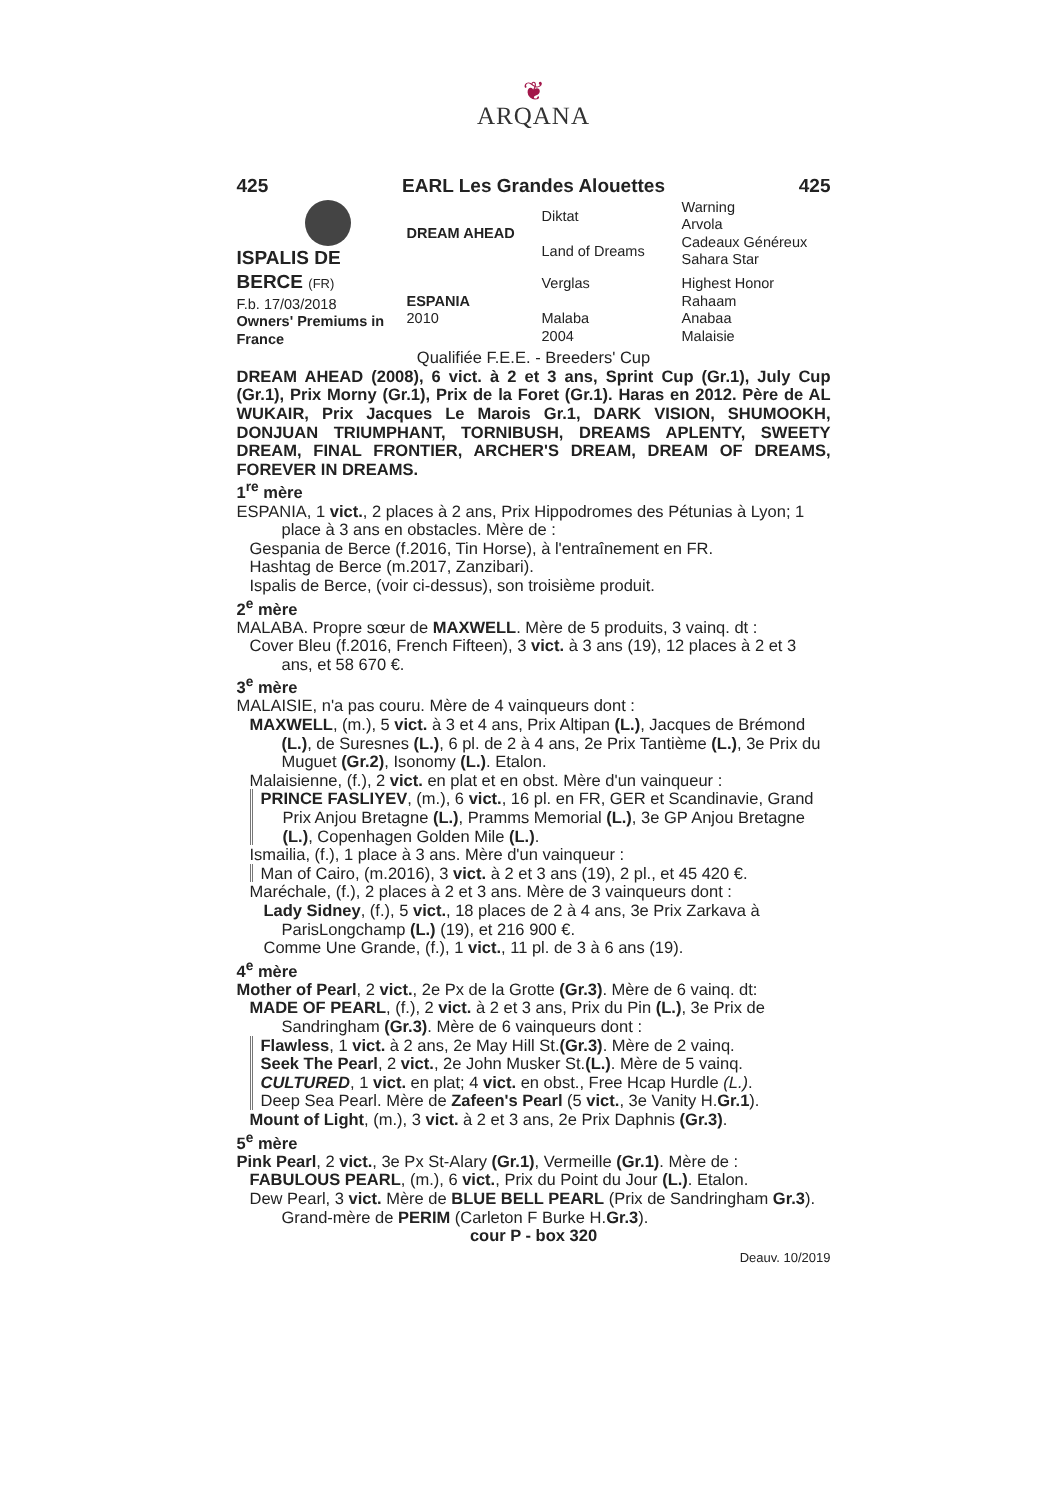❦
ARQANA
425 EARL Les Grandes Alouettes 425
| ISPALIS DE BERCE (FR) F.b. 17/03/2018 Owners' Premiums in France | DREAM AHEAD | Diktat Land of Dreams | Warning Arvola Cadeaux Généreux Sahara Star |
| | ESPANIA 2010 | Verglas Malaba 2004 | Highest Honor Rahaam Anabaa Malaisie |
Qualifiée F.E.E. - Breeders' Cup
DREAM AHEAD (2008), 6 vict. à 2 et 3 ans, Sprint Cup (Gr.1), July Cup (Gr.1), Prix Morny (Gr.1), Prix de la Foret (Gr.1). Haras en 2012. Père de AL WUKAIR, Prix Jacques Le Marois Gr.1, DARK VISION, SHUMOOKH, DONJUAN TRIUMPHANT, TORNIBUSH, DREAMS APLENTY, SWEETY DREAM, FINAL FRONTIER, ARCHER'S DREAM, DREAM OF DREAMS, FOREVER IN DREAMS.
1<sup>re</sup> mère
ESPANIA, 1 vict., 2 places à 2 ans, Prix Hippodromes des Pétunias à Lyon; 1 place à 3 ans en obstacles. Mère de :
Gespania de Berce (f.2016, Tin Horse), à l'entraînement en FR.
Hashtag de Berce (m.2017, Zanzibari).
Ispalis de Berce, (voir ci-dessus), son troisième produit.
2<sup>e</sup> mère
MALABA. Propre sœur de MAXWELL. Mère de 5 produits, 3 vainq. dt :
Cover Bleu (f.2016, French Fifteen), 3 vict. à 3 ans (19), 12 places à 2 et 3 ans, et 58 670 €.
3<sup>e</sup> mère
MALAISIE, n'a pas couru. Mère de 4 vainqueurs dont :
MAXWELL, (m.), 5 vict. à 3 et 4 ans, Prix Altipan (L.), Jacques de Brémond (L.), de Suresnes (L.), 6 pl. de 2 à 4 ans, 2e Prix Tantième (L.), 3e Prix du Muguet (Gr.2), Isonomy (L.). Etalon.
Malaisienne, (f.), 2 vict. en plat et en obst. Mère d'un vainqueur :
PRINCE FASLIYEV, (m.), 6 vict., 16 pl. en FR, GER et Scandinavie, Grand Prix Anjou Bretagne (L.), Pramms Memorial (L.), 3e GP Anjou Bretagne (L.), Copenhagen Golden Mile (L.).
Ismailia, (f.), 1 place à 3 ans. Mère d'un vainqueur :
Man of Cairo, (m.2016), 3 vict. à 2 et 3 ans (19), 2 pl., et 45 420 €.
Maréchale, (f.), 2 places à 2 et 3 ans. Mère de 3 vainqueurs dont :
Lady Sidney, (f.), 5 vict., 18 places de 2 à 4 ans, 3e Prix Zarkava à ParisLongchamp (L.) (19), et 216 900 €.
Comme Une Grande, (f.), 1 vict., 11 pl. de 3 à 6 ans (19).
4<sup>e</sup> mère
Mother of Pearl, 2 vict., 2e Px de la Grotte (Gr.3). Mère de 6 vainq. dt:
MADE OF PEARL, (f.), 2 vict. à 2 et 3 ans, Prix du Pin (L.), 3e Prix de Sandringham (Gr.3). Mère de 6 vainqueurs dont :
Flawless, 1 vict. à 2 ans, 2e May Hill St.(Gr.3). Mère de 2 vainq.
Seek The Pearl, 2 vict., 2e John Musker St.(L.). Mère de 5 vainq.
CULTURED, 1 vict. en plat; 4 vict. en obst., Free Hcap Hurdle (L.).
Deep Sea Pearl. Mère de Zafeen's Pearl (5 vict., 3e Vanity H.Gr.1).
Mount of Light, (m.), 3 vict. à 2 et 3 ans, 2e Prix Daphnis (Gr.3).
5<sup>e</sup> mère
Pink Pearl, 2 vict., 3e Px St-Alary (Gr.1), Vermeille (Gr.1). Mère de :
FABULOUS PEARL, (m.), 6 vict., Prix du Point du Jour (L.). Etalon.
Dew Pearl, 3 vict. Mère de BLUE BELL PEARL (Prix de Sandringham Gr.3). Grand-mère de PERIM (Carleton F Burke H.Gr.3).
cour P - box 320
Deauv. 10/2019